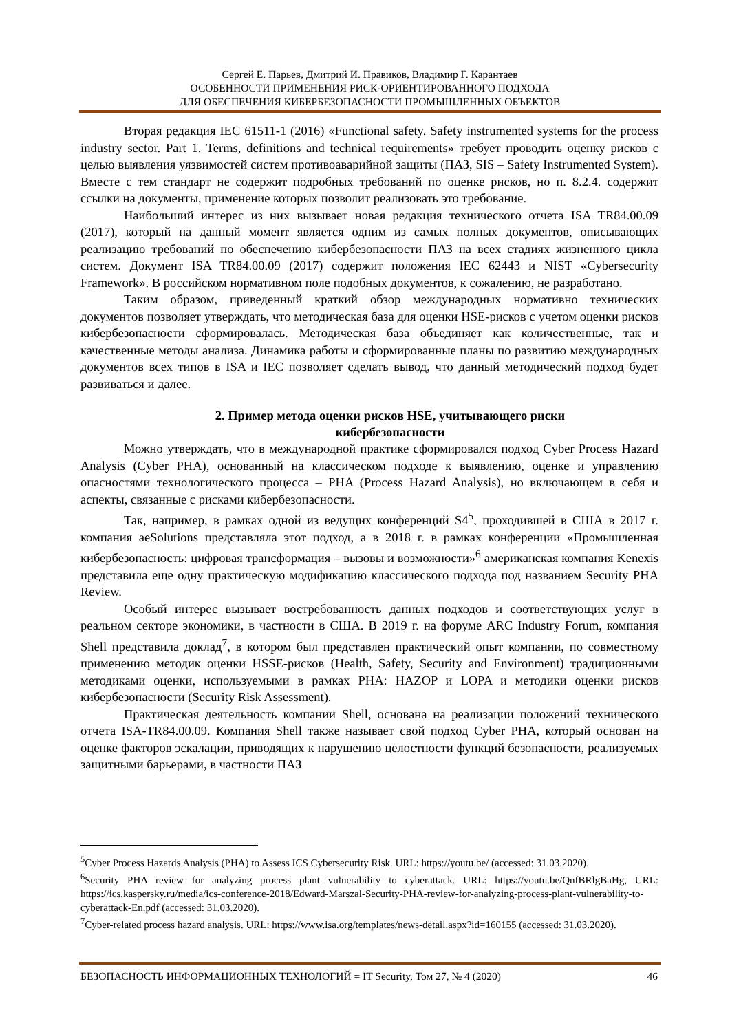Сергей Е. Парьев, Дмитрий И. Правиков, Владимир Г. Карантаев
ОСОБЕННОСТИ ПРИМЕНЕНИЯ РИСК-ОРИЕНТИРОВАННОГО ПОДХОДА
ДЛЯ ОБЕСПЕЧЕНИЯ КИБЕРБЕЗОПАСНОСТИ ПРОМЫШЛЕННЫХ ОБЪЕКТОВ
Вторая редакция IEC 61511-1 (2016) «Functional safety. Safety instrumented systems for the process industry sector. Part 1. Terms, definitions and technical requirements» требует проводить оценку рисков с целью выявления уязвимостей систем противоаварийной защиты (ПАЗ, SIS – Safety Instrumented System). Вместе с тем стандарт не содержит подробных требований по оценке рисков, но п. 8.2.4. содержит ссылки на документы, применение которых позволит реализовать это требование.
Наибольший интерес из них вызывает новая редакция технического отчета ISA TR84.00.09 (2017), который на данный момент является одним из самых полных документов, описывающих реализацию требований по обеспечению кибербезопасности ПАЗ на всех стадиях жизненного цикла систем. Документ ISA TR84.00.09 (2017) содержит положения IEC 62443 и NIST «Cybersecurity Framework». В российском нормативном поле подобных документов, к сожалению, не разработано.
Таким образом, приведенный краткий обзор международных нормативно технических документов позволяет утверждать, что методическая база для оценки HSE-рисков с учетом оценки рисков кибербезопасности сформировалась. Методическая база объединяет как количественные, так и качественные методы анализа. Динамика работы и сформированные планы по развитию международных документов всех типов в ISA и IEC позволяет сделать вывод, что данный методический подход будет развиваться и далее.
2. Пример метода оценки рисков HSE, учитывающего риски
кибербезопасности
Можно утверждать, что в международной практике сформировался подход Cyber Process Hazard Analysis (Cyber PHA), основанный на классическом подходе к выявлению, оценке и управлению опасностями технологического процесса – PHA (Process Hazard Analysis), но включающем в себя и аспекты, связанные с рисками кибербезопасности.
Так, например, в рамках одной из ведущих конференций S4<sup>5</sup>, проходившей в США в 2017 г. компания aeSolutions представляла этот подход, а в 2018 г. в рамках конференции «Промышленная кибербезопасность: цифровая трансформация – вызовы и возможности»<sup>6</sup> американская компания Kenexis представила еще одну практическую модификацию классического подхода под названием Security PHA Review.
Особый интерес вызывает востребованность данных подходов и соответствующих услуг в реальном секторе экономики, в частности в США. В 2019 г. на форуме ARC Industry Forum, компания Shell представила доклад<sup>7</sup>, в котором был представлен практический опыт компании, по совместному применению методик оценки HSSE-рисков (Health, Safety, Security and Environment) традиционными методиками оценки, используемыми в рамках PHA: HAZOP и LOPA и методики оценки рисков кибербезопасности (Security Risk Assessment).
Практическая деятельность компании Shell, основана на реализации положений технического отчета ISA-TR84.00.09. Компания Shell также называет свой подход Cyber PHA, который основан на оценке факторов эскалации, приводящих к нарушению целостности функций безопасности, реализуемых защитными барьерами, в частности ПАЗ
<sup>5</sup> Cyber Process Hazards Analysis (PHA) to Assess ICS Cybersecurity Risk. URL: https://youtu.be/ (accessed: 31.03.2020).
<sup>6</sup> Security PHA review for analyzing process plant vulnerability to cyberattack. URL: https://youtu.be/QnfBRlgBaHg, URL: https://ics.kaspersky.ru/media/ics-conference-2018/Edward-Marszal-Security-PHA-review-for-analyzing-process-plant-vulnerability-to-cyberattack-En.pdf (accessed: 31.03.2020).
<sup>7</sup> Cyber-related process hazard analysis. URL: https://www.isa.org/templates/news-detail.aspx?id=160155 (accessed: 31.03.2020).
БЕЗОПАСНОСТЬ ИНФОРМАЦИОННЫХ ТЕХНОЛОГИЙ = IT Security, Том 27, № 4 (2020) 46